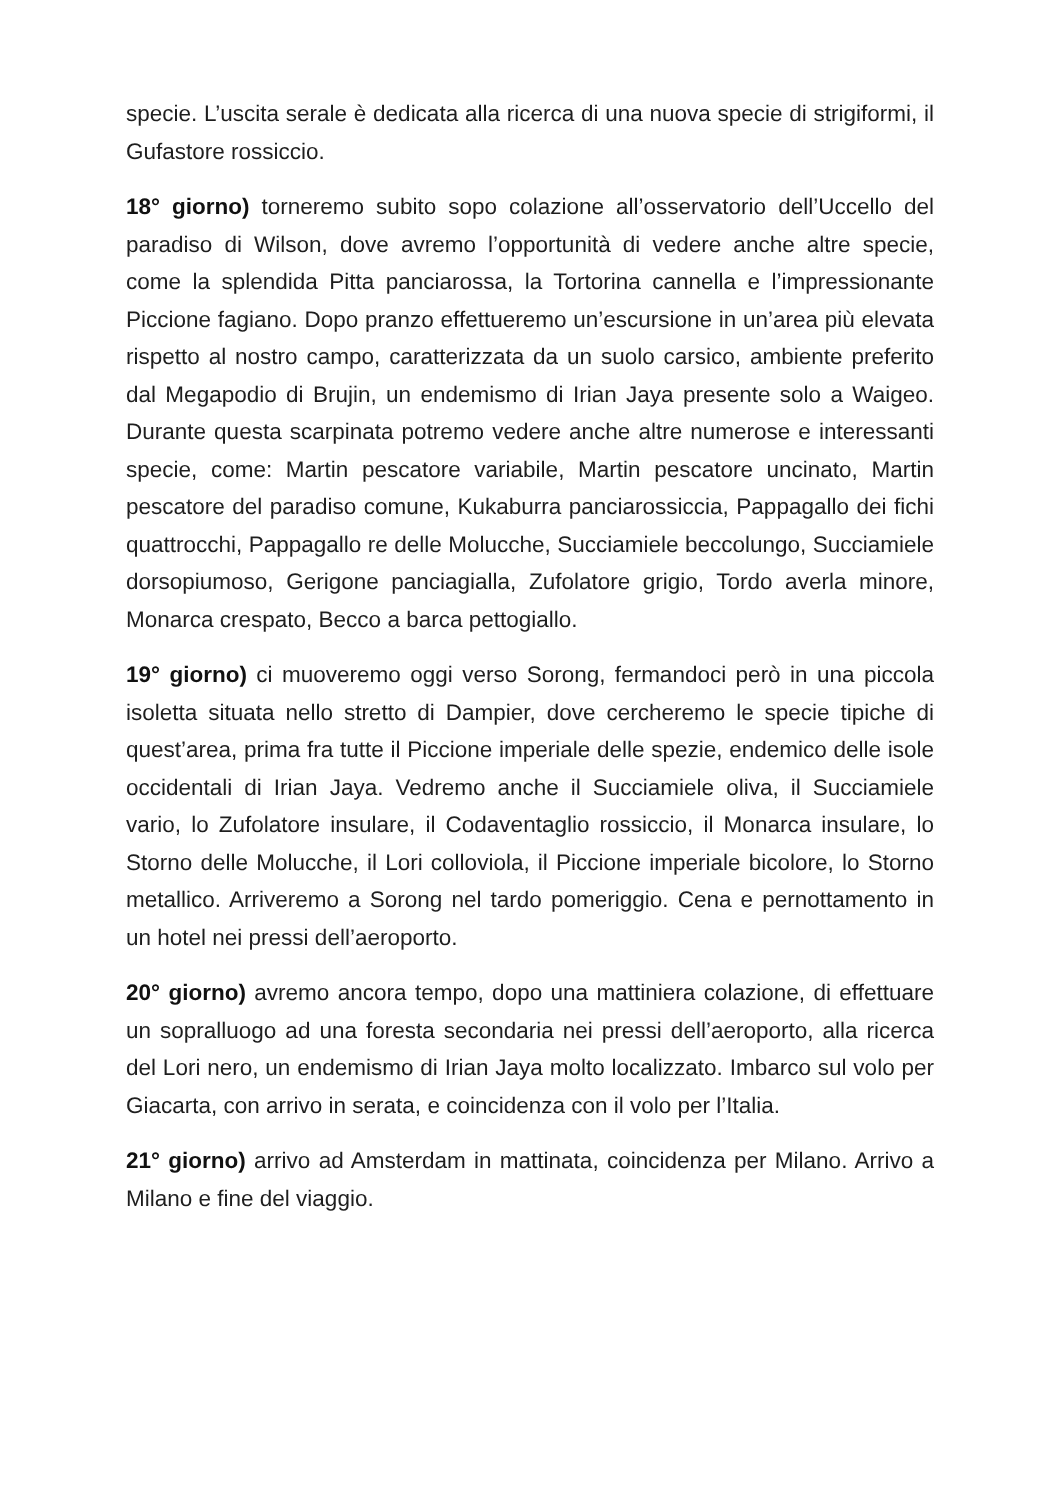specie. L’uscita serale è dedicata alla ricerca di una nuova specie di strigiformi, il Gufastore rossiccio.
18° giorno) torneremo subito sopo colazione all’osservatorio dell’Uccello del paradiso di Wilson, dove avremo l’opportunità di vedere anche altre specie, come la splendida Pitta panciarossa, la Tortorina cannella e l’impressionante Piccione fagiano. Dopo pranzo effettueremo un’escursione in un’area più elevata rispetto al nostro campo, caratterizzata da un suolo carsico, ambiente preferito dal Megapodio di Brujin, un endemismo di Irian Jaya presente solo a Waigeo. Durante questa scarpinata potremo vedere anche altre numerose e interessanti specie, come: Martin pescatore variabile, Martin pescatore uncinato, Martin pescatore del paradiso comune, Kukaburra panciarossiccia, Pappagallo dei fichi quattrocchi, Pappagallo re delle Molucche, Succiamiele beccolungo, Succiamiele dorsopiumoso, Gerigone panciagialla, Zufolatore grigio, Tordo averla minore, Monarca crespato, Becco a barca pettogiallo.
19° giorno) ci muoveremo oggi verso Sorong, fermandoci però in una piccola isoletta situata nello stretto di Dampier, dove cercheremo le specie tipiche di quest’area, prima fra tutte il Piccione imperiale delle spezie, endemico delle isole occidentali di Irian Jaya. Vedremo anche il Succiamiele oliva, il Succiamiele vario, lo Zufolatore insulare, il Codaventaglio rossiccio, il Monarca insulare, lo Storno delle Molucche, il Lori colloviola, il Piccione imperiale bicolore, lo Storno metallico. Arriveremo a Sorong nel tardo pomeriggio. Cena e pernottamento in un hotel nei pressi dell’aeroporto.
20° giorno) avremo ancora tempo, dopo una mattiniera colazione, di effettuare un sopralluogo ad una foresta secondaria nei pressi dell’aeroporto, alla ricerca del Lori nero, un endemismo di Irian Jaya molto localizzato. Imbarco sul volo per Giacarta, con arrivo in serata, e coincidenza con il volo per l’Italia.
21° giorno) arrivo ad Amsterdam in mattinata, coincidenza per Milano. Arrivo a Milano e fine del viaggio.